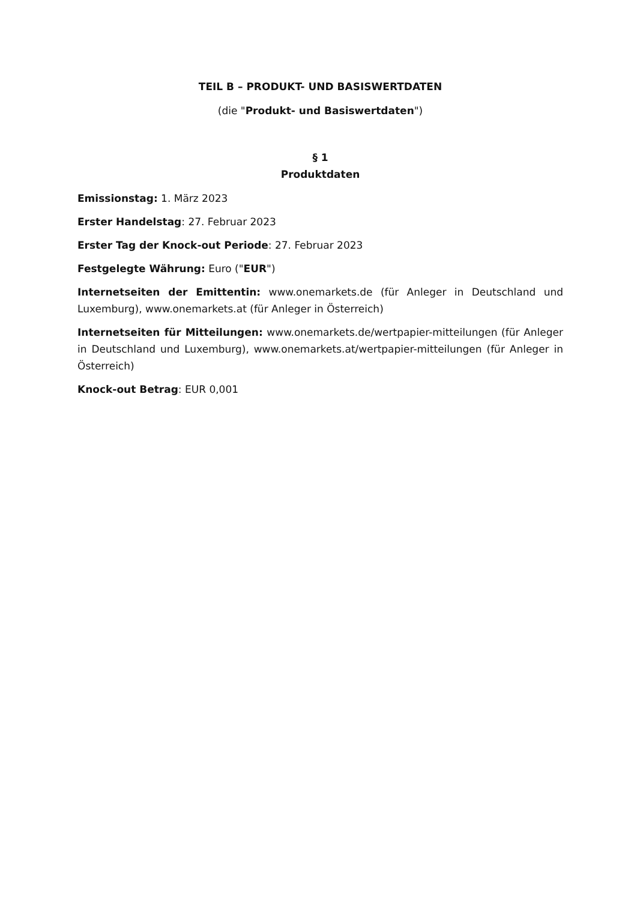TEIL B – PRODUKT- UND BASISWERTDATEN
(die "Produkt- und Basiswertdaten")
§ 1
Produktdaten
Emissionstag: 1. März 2023
Erster Handelstag: 27. Februar 2023
Erster Tag der Knock-out Periode: 27. Februar 2023
Festgelegte Währung: Euro ("EUR")
Internetseiten der Emittentin: www.onemarkets.de (für Anleger in Deutschland und Luxemburg), www.onemarkets.at (für Anleger in Österreich)
Internetseiten für Mitteilungen: www.onemarkets.de/wertpapier-mitteilungen (für Anleger in Deutschland und Luxemburg), www.onemarkets.at/wertpapier-mitteilungen (für Anleger in Österreich)
Knock-out Betrag: EUR 0,001